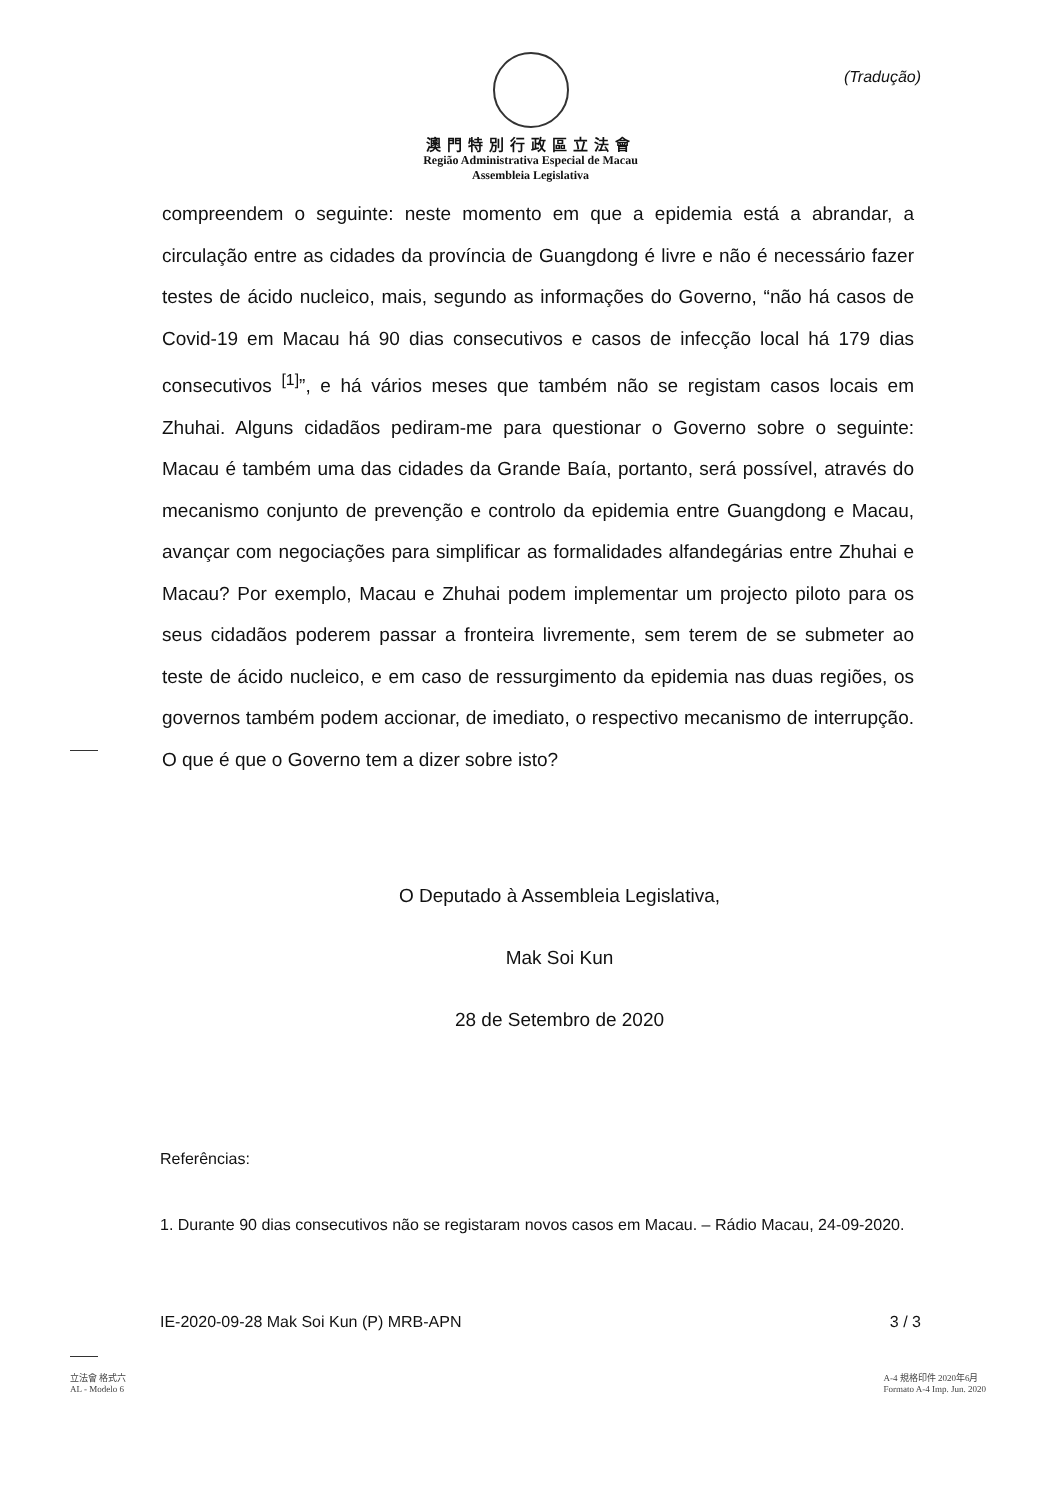(Tradução)
澳門特別行政區立法會
Região Administrativa Especial de Macau
Assembleia Legislativa
compreendem o seguinte: neste momento em que a epidemia está a abrandar, a circulação entre as cidades da província de Guangdong é livre e não é necessário fazer testes de ácido nucleico, mais, segundo as informações do Governo, “não há casos de Covid-19 em Macau há 90 dias consecutivos e casos de infecção local há 179 dias consecutivos <sup>[1]</sup>”, e há vários meses que também não se registam casos locais em Zhuhai. Alguns cidadãos pediram-me para questionar o Governo sobre o seguinte: Macau é também uma das cidades da Grande Baía, portanto, será possível, através do mecanismo conjunto de prevenção e controlo da epidemia entre Guangdong e Macau, avançar com negociações para simplificar as formalidades alfandegárias entre Zhuhai e Macau? Por exemplo, Macau e Zhuhai podem implementar um projecto piloto para os seus cidadãos poderem passar a fronteira livremente, sem terem de se submeter ao teste de ácido nucleico, e em caso de ressurgimento da epidemia nas duas regiões, os governos também podem accionar, de imediato, o respectivo mecanismo de interrupção. O que é que o Governo tem a dizer sobre isto?
O Deputado à Assembleia Legislativa,
Mak Soi Kun
28 de Setembro de 2020
Referências:
1. Durante 90 dias consecutivos não se registaram novos casos em Macau. – Rádio Macau, 24-09-2020.
IE-2020-09-28 Mak Soi Kun (P) MRB-APN 3 / 3
立法會 格式六
AL - Modelo 6 A-4 規格印件 2020年6月
Formato A-4 Imp. Jun. 2020